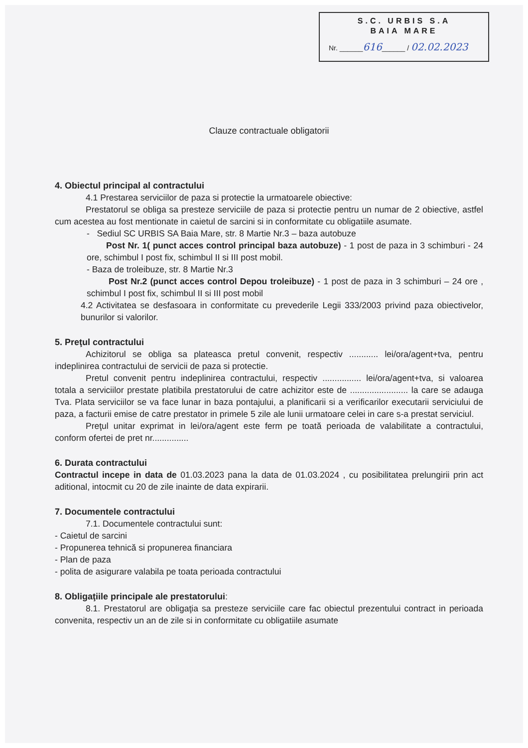S.C. URBIS S.A
BAIA MARE
Nr. ______616______ / 02.02.2023
Clauze contractuale obligatorii
4. Obiectul principal al contractului
4.1 Prestarea serviciilor de paza si protectie la urmatoarele obiective:
Prestatorul se obliga sa presteze serviciile de paza si protectie pentru un numar de 2 obiective, astfel cum acestea au fost mentionate in caietul de sarcini si in conformitate cu obligatiile asumate.
- Sediul SC URBIS SA Baia Mare, str. 8 Martie Nr.3 – baza autobuze
Post Nr. 1( punct acces control principal baza autobuze) - 1 post de paza in 3 schimburi - 24 ore, schimbul I post fix, schimbul II si III post mobil.
- Baza de troleibuze, str. 8 Martie Nr.3
Post Nr.2 (punct acces control Depou troleibuze) - 1 post de paza in 3 schimburi – 24 ore , schimbul I post fix, schimbul II si III post mobil
4.2 Activitatea se desfasoara in conformitate cu prevederile Legii 333/2003 privind paza obiectivelor, bunurilor si valorilor.
5. Preţul contractului
Achizitorul se obliga sa plateasca pretul convenit, respectiv ............ lei/ora/agent+tva, pentru indeplinirea contractului de servicii de paza si protectie.
Pretul convenit pentru indeplinirea contractului, respectiv ................ lei/ora/agent+tva, si valoarea totala a serviciilor prestate platibila prestatorului de catre achizitor este de ........................ la care se adauga Tva. Plata serviciilor se va face lunar in baza pontajului, a planificarii si a verificarilor executarii serviciului de paza, a facturii emise de catre prestator in primele 5 zile ale lunii urmatoare celei in care s-a prestat serviciul.
Preţul unitar exprimat in lei/ora/agent este ferm pe toată perioada de valabilitate a contractului, conform ofertei de pret nr...............
6. Durata contractului
Contractul incepe in data de 01.03.2023 pana la data de 01.03.2024 , cu posibilitatea prelungirii prin act aditional, intocmit cu 20 de zile inainte de data expirarii.
7. Documentele contractului
7.1. Documentele contractului sunt:
- Caietul de sarcini
- Propunerea tehnică si propunerea financiara
- Plan de paza
- polita de asigurare valabila pe toata perioada contractului
8. Obligaţiile principale ale prestatorului:
8.1. Prestatorul are obligaţia sa presteze serviciile care fac obiectul prezentului contract in perioada convenita, respectiv un an de zile si in conformitate cu obligatiile asumate